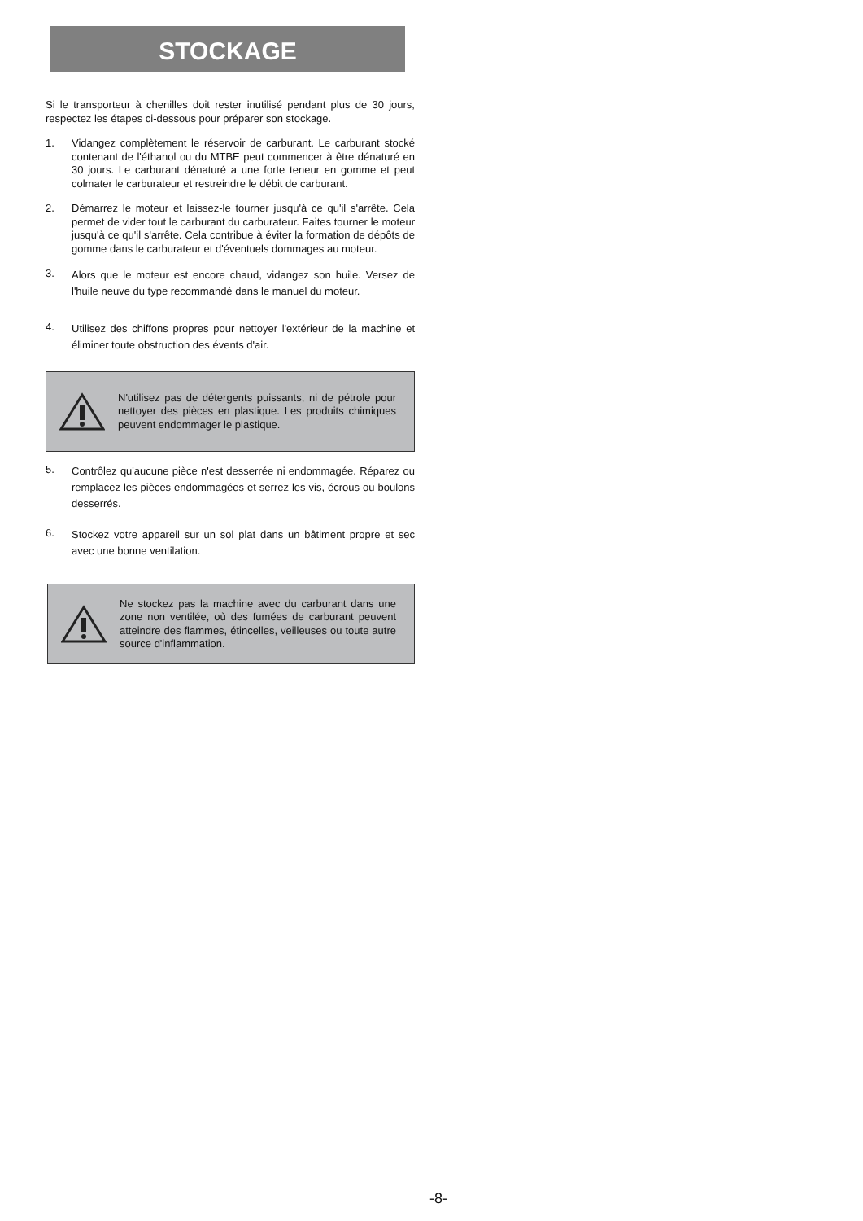STOCKAGE
Si le transporteur à chenilles doit rester inutilisé pendant plus de 30 jours, respectez les étapes ci-dessous pour préparer son stockage.
1.
Vidangez complètement le réservoir de carburant. Le carburant stocké contenant de l'éthanol ou du MTBE peut commencer à être dénaturé en 30 jours. Le carburant dénaturé a une forte teneur en gomme et peut colmater le carburateur et restreindre le débit de carburant.
2.
Démarrez le moteur et laissez-le tourner jusqu'à ce qu'il s'arrête. Cela permet de vider tout le carburant du carburateur. Faites tourner le moteur jusqu'à ce qu'il s'arrête. Cela contribue à éviter la formation de dépôts de gomme dans le carburateur et d'éventuels dommages au moteur.
3.
Alors que le moteur est encore chaud, vidangez son huile. Versez de l'huile neuve du type recommandé dans le manuel du moteur.
4.
Utilisez des chiffons propres pour nettoyer l'extérieur de la machine et éliminer toute obstruction des évents d'air.
N'utilisez pas de détergents puissants, ni de pétrole pour nettoyer des pièces en plastique. Les produits chimiques peuvent endommager le plastique.
5.
Contrôlez qu'aucune pièce n'est desserrée ni endommagée. Réparez ou remplacez les pièces endommagées et serrez les vis, écrous ou boulons desserrés.
6.
Stockez votre appareil sur un sol plat dans un bâtiment propre et sec avec une bonne ventilation.
Ne stockez pas la machine avec du carburant dans une zone non ventilée, où des fumées de carburant peuvent atteindre des flammes, étincelles, veilleuses ou toute autre source d'inflammation.
-8-